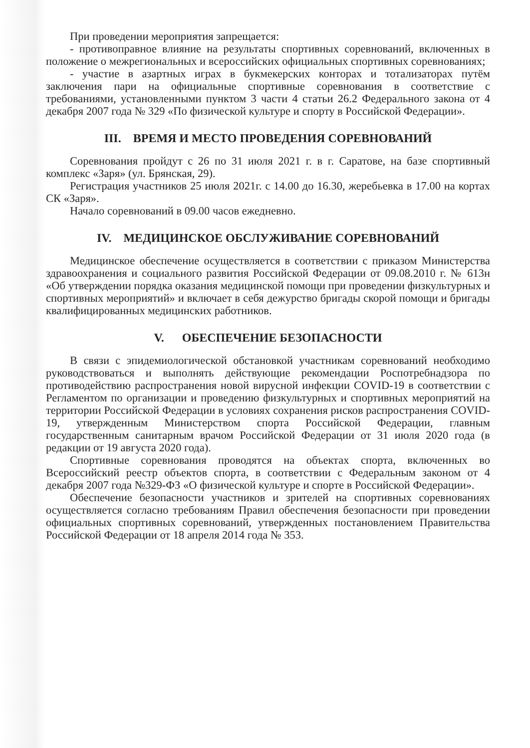При проведении мероприятия запрещается:
- противоправное влияние на результаты спортивных соревнований, включенных в положение о межрегиональных и всероссийских официальных спортивных соревнованиях;
- участие в азартных играх в букмекерских конторах и тотализаторах путём заключения пари на официальные спортивные соревнования в соответствие с требованиями, установленными пунктом 3 части 4 статьи 26.2 Федерального закона от 4 декабря 2007 года № 329 «По физической культуре и спорту в Российской Федерации».
III. ВРЕМЯ И МЕСТО ПРОВЕДЕНИЯ СОРЕВНОВАНИЙ
Соревнования пройдут с 26 по 31 июля 2021 г. в г. Саратове, на базе спортивный комплекс «Заря» (ул. Брянская, 29).
Регистрация участников 25 июля 2021г. с 14.00 до 16.30, жеребьевка в 17.00 на кортах СК «Заря».
Начало соревнований в 09.00 часов ежедневно.
IV. МЕДИЦИНСКОЕ ОБСЛУЖИВАНИЕ СОРЕВНОВАНИЙ
Медицинское обеспечение осуществляется в соответствии с приказом Министерства здравоохранения и социального развития Российской Федерации от 09.08.2010 г. № 613н «Об утверждении порядка оказания медицинской помощи при проведении физкультурных и спортивных мероприятий» и включает в себя дежурство бригады скорой помощи и бригады квалифицированных медицинских работников.
V. ОБЕСПЕЧЕНИЕ БЕЗОПАСНОСТИ
В связи с эпидемиологической обстановкой участникам соревнований необходимо руководствоваться и выполнять действующие рекомендации Роспотребнадзора по противодействию распространения новой вирусной инфекции COVID-19 в соответствии с Регламентом по организации и проведению физкультурных и спортивных мероприятий на территории Российской Федерации в условиях сохранения рисков распространения COVID-19, утвержденным Министерством спорта Российской Федерации, главным государственным санитарным врачом Российской Федерации от 31 июля 2020 года (в редакции от 19 августа 2020 года).
Спортивные соревнования проводятся на объектах спорта, включенных во Всероссийский реестр объектов спорта, в соответствии с Федеральным законом от 4 декабря 2007 года №329-ФЗ «О физической культуре и спорте в Российской Федерации».
Обеспечение безопасности участников и зрителей на спортивных соревнованиях осуществляется согласно требованиям Правил обеспечения безопасности при проведении официальных спортивных соревнований, утвержденных постановлением Правительства Российской Федерации от 18 апреля 2014 года № 353.